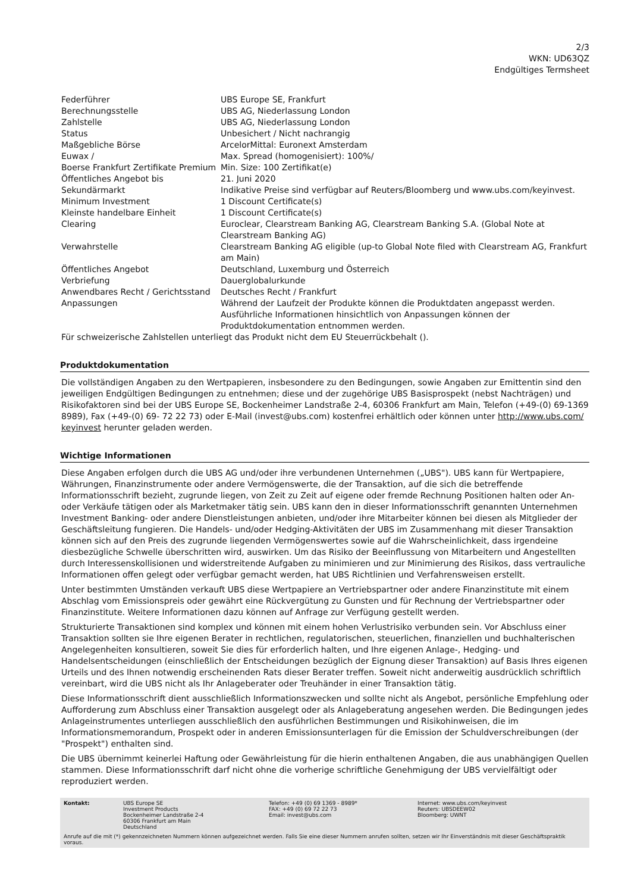2/3
WKN: UD63QZ
Endgültiges Termsheet
| Federführer | UBS Europe SE, Frankfurt |
| Berechnungsstelle | UBS AG, Niederlassung London |
| Zahlstelle | UBS AG, Niederlassung London |
| Status | Unbesichert / Nicht nachrangig |
| Maßgebliche Börse | ArcelorMittal: Euronext Amsterdam |
| Euwax / Boerse Frankfurt Zertifikate Premium | Max. Spread (homogenisiert): 100%/ Min. Size: 100 Zertifikat(e) |
| Öffentliches Angebot bis | 21. Juni 2020 |
| Sekundärmarkt | Indikative Preise sind verfügbar auf Reuters/Bloomberg und www.ubs.com/keyinvest. |
| Minimum Investment | 1 Discount Certificate(s) |
| Kleinste handelbare Einheit | 1 Discount Certificate(s) |
| Clearing | Euroclear, Clearstream Banking AG, Clearstream Banking S.A. (Global Note at Clearstream Banking AG) |
| Verwahrstelle | Clearstream Banking AG eligible (up-to Global Note filed with Clearstream AG, Frankfurt am Main) |
| Öffentliches Angebot | Deutschland, Luxemburg und Österreich |
| Verbriefung | Dauerglobalurkunde |
| Anwendbares Recht / Gerichtsstand | Deutsches Recht / Frankfurt |
| Anpassungen | Während der Laufzeit der Produkte können die Produktdaten angepasst werden. Ausführliche Informationen hinsichtlich von Anpassungen können der Produktdokumentation entnommen werden. |
Für schweizerische Zahlstellen unterliegt das Produkt nicht dem EU Steuerrückbehalt ().
Produktdokumentation
Die vollständigen Angaben zu den Wertpapieren, insbesondere zu den Bedingungen, sowie Angaben zur Emittentin sind den jeweiligen Endgültigen Bedingungen zu entnehmen; diese und der zugehörige UBS Basisprospekt (nebst Nachträgen) und Risikofaktoren sind bei der UBS Europe SE, Bockenheimer Landstraße 2-4, 60306 Frankfurt am Main, Telefon (+49-(0) 69-1369 8989), Fax (+49-(0) 69- 72 22 73) oder E-Mail (invest@ubs.com) kostenfrei erhältlich oder können unter http://www.ubs.com/ keyinvest herunter geladen werden.
Wichtige Informationen
Diese Angaben erfolgen durch die UBS AG und/oder ihre verbundenen Unternehmen („UBS"). UBS kann für Wertpapiere, Währungen, Finanzinstrumente oder andere Vermögenswerte, die der Transaktion, auf die sich die betreffende Informationsschrift bezieht, zugrunde liegen, von Zeit zu Zeit auf eigene oder fremde Rechnung Positionen halten oder An- oder Verkäufe tätigen oder als Marketmaker tätig sein. UBS kann den in dieser Informationsschrift genannten Unternehmen Investment Banking- oder andere Dienstleistungen anbieten, und/oder ihre Mitarbeiter können bei diesen als Mitglieder der Geschäftsleitung fungieren. Die Handels- und/oder Hedging-Aktivitäten der UBS im Zusammenhang mit dieser Transaktion können sich auf den Preis des zugrunde liegenden Vermögenswertes sowie auf die Wahrscheinlichkeit, dass irgendeine diesbezügliche Schwelle überschritten wird, auswirken. Um das Risiko der Beeinflussung von Mitarbeitern und Angestellten durch Interessenskollisionen und widerstreitende Aufgaben zu minimieren und zur Minimierung des Risikos, dass vertrauliche Informationen offen gelegt oder verfügbar gemacht werden, hat UBS Richtlinien und Verfahrensweisen erstellt.
Unter bestimmten Umständen verkauft UBS diese Wertpapiere an Vertriebspartner oder andere Finanzinstitute mit einem Abschlag vom Emissionspreis oder gewährt eine Rückvergütung zu Gunsten und für Rechnung der Vertriebspartner oder Finanzinstitute. Weitere Informationen dazu können auf Anfrage zur Verfügung gestellt werden.
Strukturierte Transaktionen sind komplex und können mit einem hohen Verlustrisiko verbunden sein. Vor Abschluss einer Transaktion sollten sie Ihre eigenen Berater in rechtlichen, regulatorischen, steuerlichen, finanziellen und buchhalterischen Angelegenheiten konsultieren, soweit Sie dies für erforderlich halten, und Ihre eigenen Anlage-, Hedging- und Handelsentscheidungen (einschließlich der Entscheidungen bezüglich der Eignung dieser Transaktion) auf Basis Ihres eigenen Urteils und des Ihnen notwendig erscheinenden Rats dieser Berater treffen. Soweit nicht anderweitig ausdrücklich schriftlich vereinbart, wird die UBS nicht als Ihr Anlageberater oder Treuhänder in einer Transaktion tätig.
Diese Informationsschrift dient ausschließlich Informationszwecken und sollte nicht als Angebot, persönliche Empfehlung oder Aufforderung zum Abschluss einer Transaktion ausgelegt oder als Anlageberatung angesehen werden. Die Bedingungen jedes Anlageinstrumentes unterliegen ausschließlich den ausführlichen Bestimmungen und Risikohinweisen, die im Informationsmemorandum, Prospekt oder in anderen Emissionsunterlagen für die Emission der Schuldverschreibungen (der "Prospekt") enthalten sind.
Die UBS übernimmt keinerlei Haftung oder Gewährleistung für die hierin enthaltenen Angaben, die aus unabhängigen Quellen stammen. Diese Informationsschrift darf nicht ohne die vorherige schriftliche Genehmigung der UBS vervielfältigt oder reproduziert werden.
| Kontakt: | UBS Europe SE Investment Products Bockenheimer Landstraße 2-4 60306 Frankfurt am Main Deutschland | Telefon: +49 (0) 69 1369 - 8989* FAX: +49 (0) 69 72 22 73 Email: invest@ubs.com | Internet: www.ubs.com/keyinvest Reuters: UBSDEEW02 Bloomberg: UWNT |
Anrufe auf die mit (*) gekennzeichneten Nummern können aufgezeichnet werden. Falls Sie eine dieser Nummern anrufen sollten, setzen wir Ihr Einverständnis mit dieser Geschäftspraktik voraus.